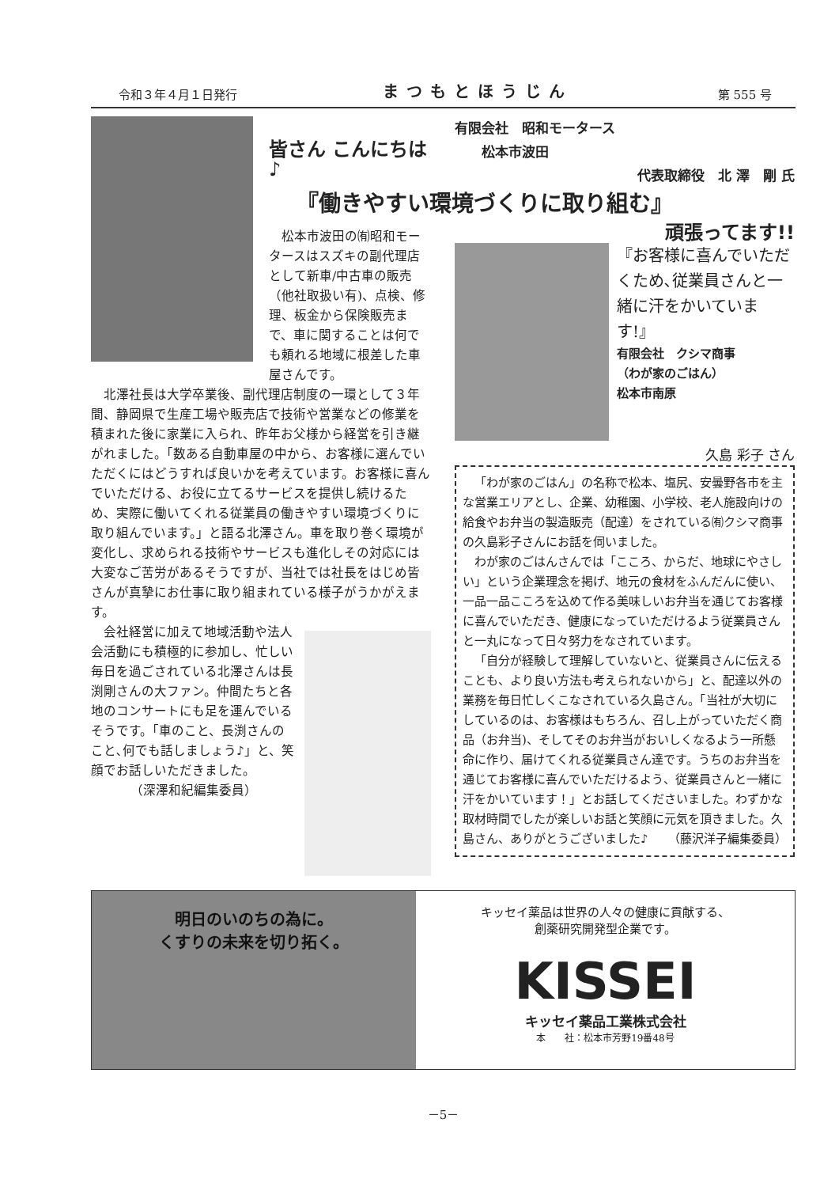令和３年４月１日発行 まつもとほうじん 第 555 号
皆さん こんにちは♪
松本市波田の㈲昭和モータースはスズキの副代理店として新車/中古車の販売（他社取扱い有)、点検、修理、板金から保険販売まで、車に関することは何でも頼れる地域に根差した車屋さんです。
北澤社長は大学卒業後、副代理店制度の一環として３年間、静岡県で生産工場や販売店で技術や営業などの修業を積まれた後に家業に入られ、昨年お父様から経営を引き継がれました。「数ある自動車屋の中から、お客様に選んでいただくにはどうすれば良いかを考えています。お客様に喜んでいただける、お役に立てるサービスを提供し続けるため、実際に働いてくれる従業員の働きやすい環境づくりに取り組んでいます。」と語る北澤さん。車を取り巻く環境が変化し、求められる技術やサービスも進化しその対応には大変なご苦労があるそうですが、当社では社長をはじめ皆さんが真摯にお仕事に取り組まれている様子がうかがえます。
会社経営に加えて地域活動や法人会活動にも積極的に参加し、忙しい毎日を過ごされている北澤さんは長渕剛さんの大ファン。仲間たちと各地のコンサートにも足を運んでいるそうです。「車のこと、長渕さんのこと､何でも話しましょう♪」と、笑顔でお話しいただきました。
（深澤和紀編集委員）
有限会社　昭和モータース
　　松本市波田
代表取締役　北 澤　剛 氏
『働きやすい環境づくりに取り組む』
頑張ってます!!
『お客様に喜んでいただくため､従業員さんと一緒に汗をかいています!』
有限会社　クシマ商事
（わが家のごはん）
松本市南原
久島 彩子 さん
「わが家のごはん」の名称で松本、塩尻、安曇野各市を主な営業エリアとし、企業、幼稚園、小学校、老人施設向けの給食やお弁当の製造販売（配達）をされている㈲クシマ商事の久島彩子さんにお話を伺いました。
わが家のごはんさんでは「こころ、からだ、地球にやさしい」という企業理念を掲げ、地元の食材をふんだんに使い、一品一品こころを込めて作る美味しいお弁当を通じてお客様に喜んでいただき、健康になっていただけるよう従業員さんと一丸になって日々努力をなされています。
「自分が経験して理解していないと、従業員さんに伝えることも、より良い方法も考えられないから」と、配達以外の業務を毎日忙しくこなされている久島さん。「当社が大切にしているのは、お客様はもちろん、召し上がっていただく商品（お弁当)、そしてそのお弁当がおいしくなるよう一所懸命に作り、届けてくれる従業員さん達です。うちのお弁当を通じてお客様に喜んでいただけるよう、従業員さんと一緒に汗をかいています！」とお話してくださいました。わずかな取材時間でしたが楽しいお話と笑顔に元気を頂きました。久島さん、ありがとうございました♪ （藤沢洋子編集委員）
明日のいのちの為に。
くすりの未来を切り拓く。
キッセイ薬品は世界の人々の健康に貢献する、
創薬研究開発型企業です。
KISSEI
キッセイ薬品工業株式会社
本　　社：松本市芳野19番48号
－5－